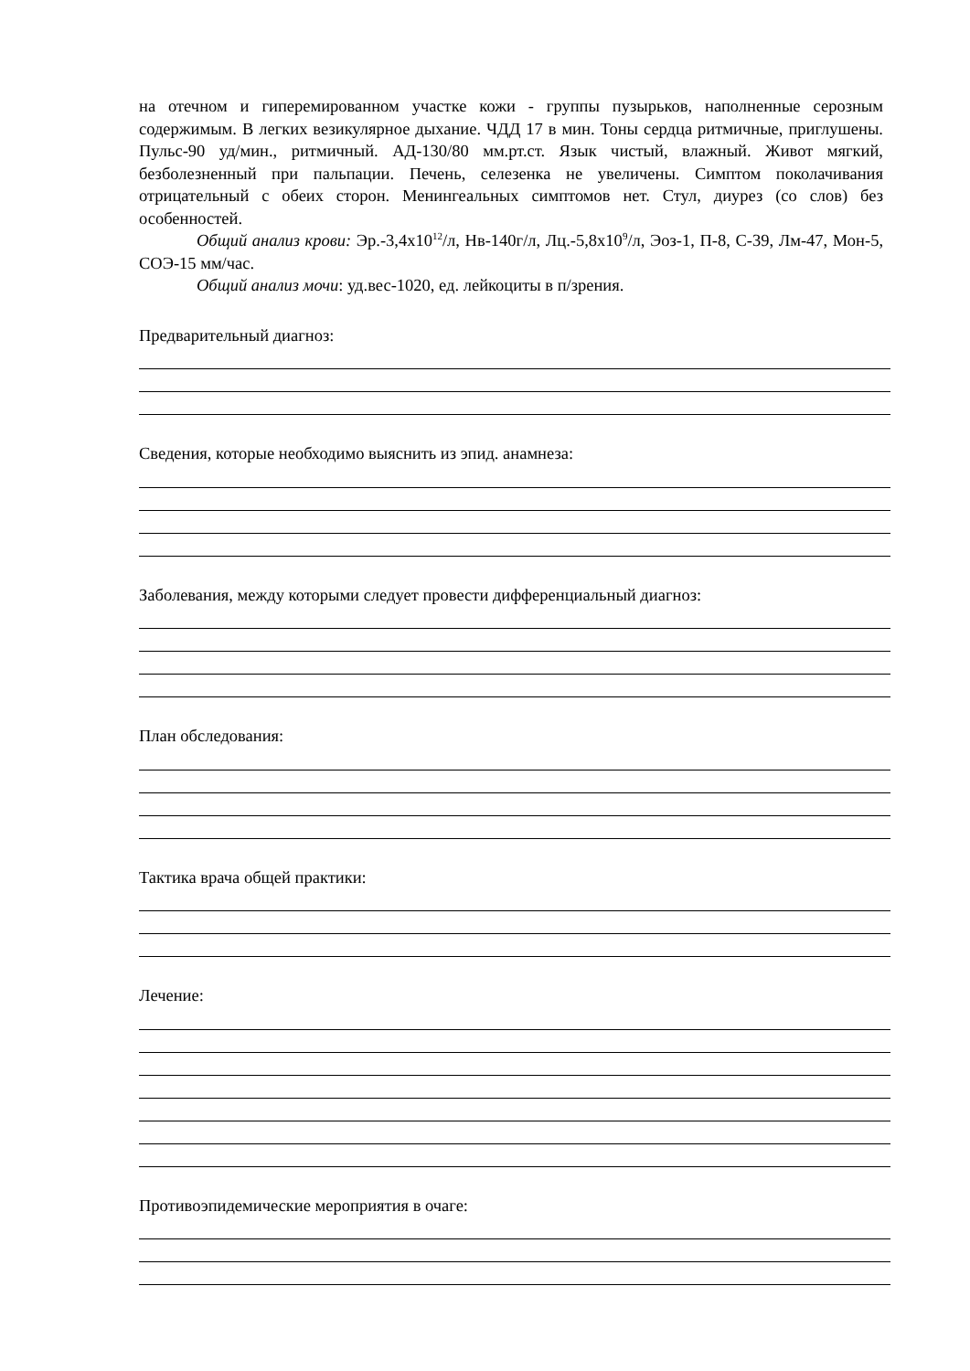на отечном и гиперемированном участке кожи - группы пузырьков, наполненные серозным содержимым. В легких везикулярное дыхание. ЧДД 17 в мин. Тоны сердца ритмичные, приглушены. Пульс-90 уд/мин., ритмичный. АД-130/80 мм.рт.ст. Язык чистый, влажный. Живот мягкий, безболезненный при пальпации. Печень, селезенка не увеличены. Симптом поколачивания отрицательный с обеих сторон. Менингеальных симптомов нет. Стул, диурез (со слов) без особенностей.
Общий анализ крови: Эр.-3,4х10<sup>12</sup>/л, Нв-140г/л, Лц.-5,8х10<sup>9</sup>/л, Эоз-1, П-8, С-39, Лм-47, Мон-5, СОЭ-15 мм/час.
Общий анализ мочи: уд.вес-1020, ед. лейкоциты в п/зрения.
Предварительный диагноз:
Сведения, которые необходимо выяснить из эпид. анамнеза:
Заболевания, между которыми следует провести дифференциальный диагноз:
План обследования:
Тактика врача общей практики:
Лечение:
Противоэпидемические мероприятия в очаге: